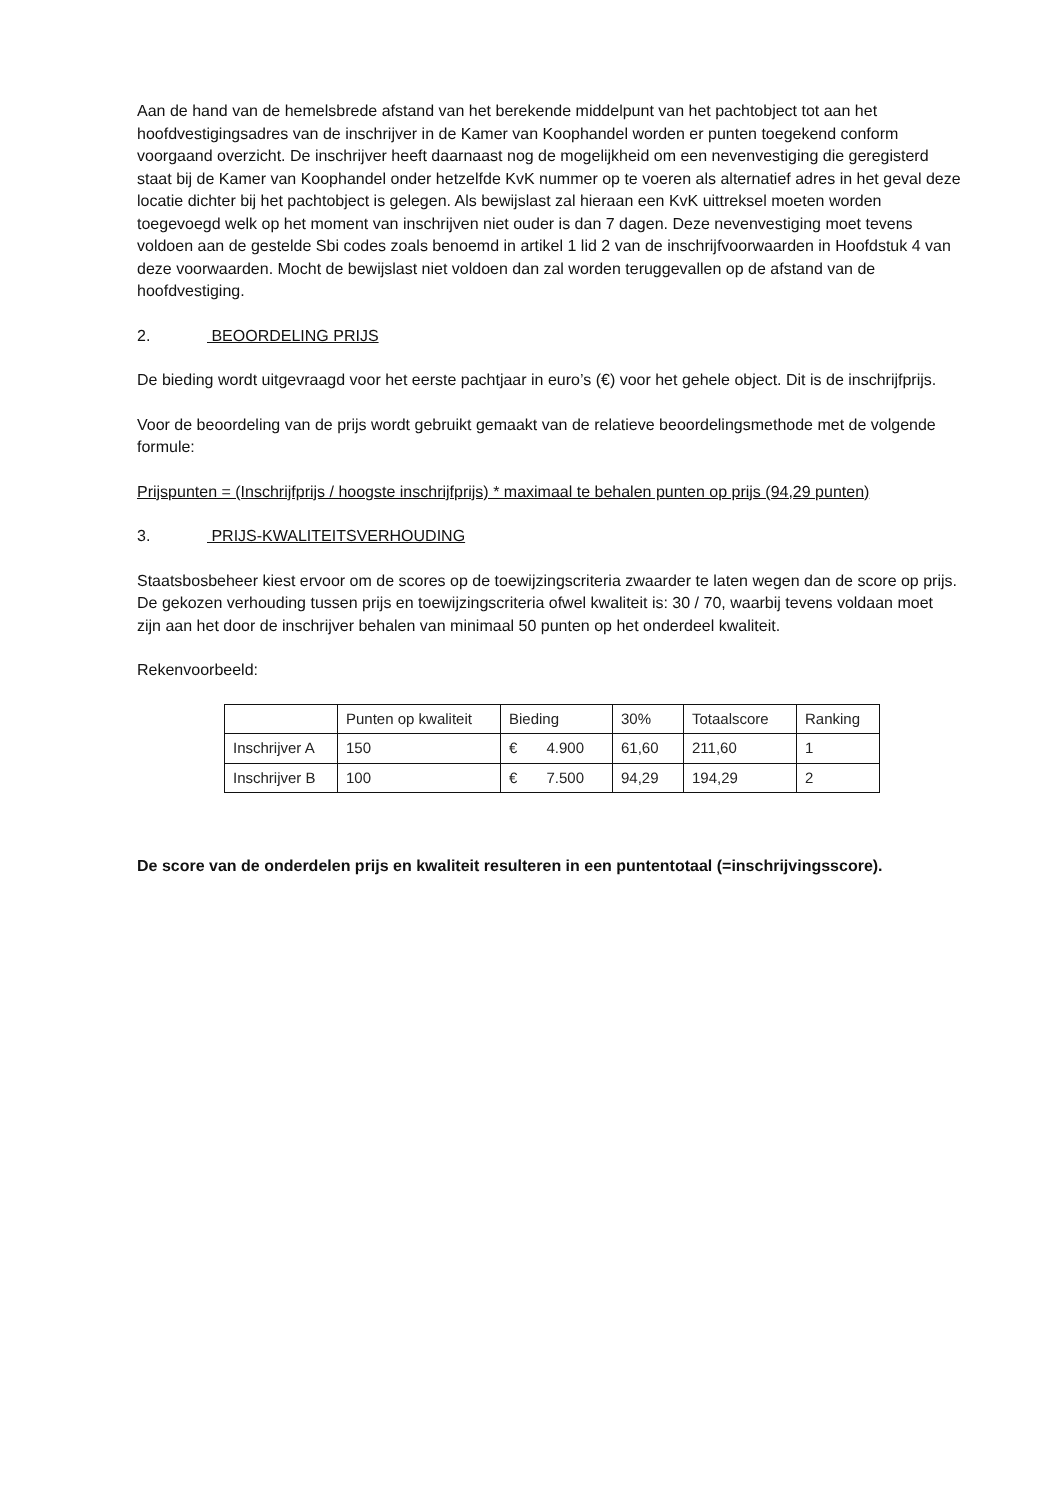Aan de hand van de hemelsbrede afstand van het berekende middelpunt van het pachtobject tot aan het hoofdvestigingsadres van de inschrijver in de Kamer van Koophandel worden er punten toegekend conform voorgaand overzicht. De inschrijver heeft daarnaast nog de mogelijkheid om een nevenvestiging die geregisterd staat bij de Kamer van Koophandel onder hetzelfde KvK nummer op te voeren als alternatief adres in het geval deze locatie dichter bij het pachtobject is gelegen. Als bewijslast zal hieraan een KvK uittreksel moeten worden toegevoegd welk op het moment van inschrijven niet ouder is dan 7 dagen. Deze nevenvestiging moet tevens voldoen aan de gestelde Sbi codes zoals benoemd in artikel 1 lid 2 van de inschrijfvoorwaarden in Hoofdstuk 4 van deze voorwaarden. Mocht de bewijslast niet voldoen dan zal worden teruggevallen op de afstand van de hoofdvestiging.
2. BEOORDELING PRIJS
De bieding wordt uitgevraagd voor het eerste pachtjaar in euro’s (€) voor het gehele object. Dit is de inschrijfprijs.
Voor de beoordeling van de prijs wordt gebruikt gemaakt van de relatieve beoordelingsmethode met de volgende formule:
Prijspunten = (Inschrijfprijs / hoogste inschrijfprijs) * maximaal te behalen punten op prijs (94,29 punten)
3. PRIJS-KWALITEITSVERHOUDING
Staatsbosbeheer kiest ervoor om de scores op de toewijzingscriteria zwaarder te laten wegen dan de score op prijs. De gekozen verhouding tussen prijs en toewijzingscriteria ofwel kwaliteit is: 30 / 70, waarbij tevens voldaan moet zijn aan het door de inschrijver behalen van minimaal 50 punten op het onderdeel kwaliteit.
Rekenvoorbeeld:
| | Punten op kwaliteit | Bieding | 30% | Totaalscore | Ranking |
| Inschrijver A | 150 | € 4.900 | 61,60 | 211,60 | 1 |
| Inschrijver B | 100 | € 7.500 | 94,29 | 194,29 | 2 |
De score van de onderdelen prijs en kwaliteit resulteren in een puntentotaal (=inschrijvingsscore).